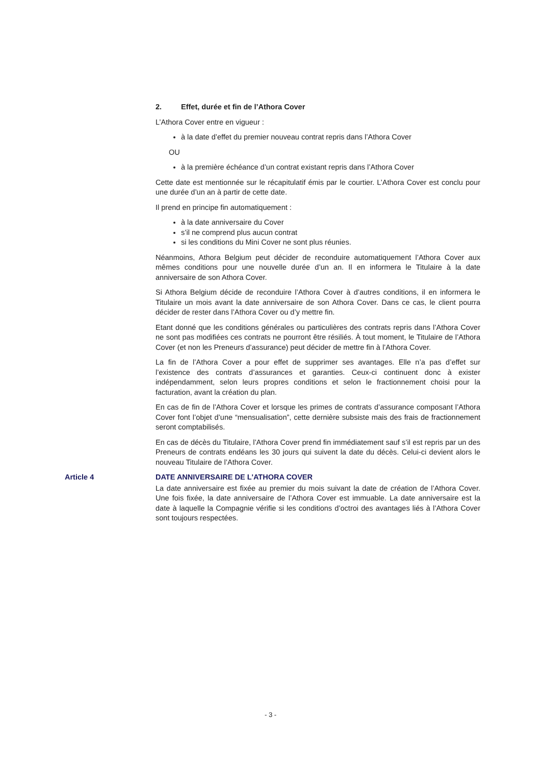2. Effet, durée et fin de l’Athora Cover
L’Athora Cover entre en vigueur :
à la date d’effet du premier nouveau contrat repris dans l’Athora Cover
OU
à la première échéance d’un contrat existant repris dans l’Athora Cover
Cette date est mentionnée sur le récapitulatif émis par le courtier. L’Athora Cover est conclu pour une durée d’un an à partir de cette date.
Il prend en principe fin automatiquement :
à la date anniversaire du Cover
s’il ne comprend plus aucun contrat
si les conditions du Mini Cover ne sont plus réunies.
Néanmoins, Athora Belgium peut décider de reconduire automatiquement l’Athora Cover aux mêmes conditions pour une nouvelle durée d’un an. Il en informera le Titulaire à la date anniversaire de son Athora Cover.
Si Athora Belgium décide de reconduire l’Athora Cover à d’autres conditions, il en informera le Titulaire un mois avant la date anniversaire de son Athora Cover. Dans ce cas, le client pourra décider de rester dans l’Athora Cover ou d’y mettre fin.
Etant donné que les conditions générales ou particulières des contrats repris dans l’Athora Cover ne sont pas modifiées ces contrats ne pourront être résiliés. À tout moment, le Titulaire de l’Athora Cover (et non les Preneurs d’assurance) peut décider de mettre fin à l’Athora Cover.
La fin de l’Athora Cover a pour effet de supprimer ses avantages. Elle n’a pas d’effet sur l’existence des contrats d’assurances et garanties. Ceux-ci continuent donc à exister indépendamment, selon leurs propres conditions et selon le fractionnement choisi pour la facturation, avant la création du plan.
En cas de fin de l’Athora Cover et lorsque les primes de contrats d’assurance composant l’Athora Cover font l’objet d’une “mensualisation”, cette dernière subsiste mais des frais de fractionnement seront comptabilisés.
En cas de décès du Titulaire, l’Athora Cover prend fin immédiatement sauf s’il est repris par un des Preneurs de contrats endéans les 30 jours qui suivent la date du décès. Celui-ci devient alors le nouveau Titulaire de l’Athora Cover.
Article 4 DATE ANNIVERSAIRE DE L'ATHORA COVER
La date anniversaire est fixée au premier du mois suivant la date de création de l’Athora Cover. Une fois fixée, la date anniversaire de l’Athora Cover est immuable. La date anniversaire est la date à laquelle la Compagnie vérifie si les conditions d’octroi des avantages liés à l’Athora Cover sont toujours respectées.
- 3 -